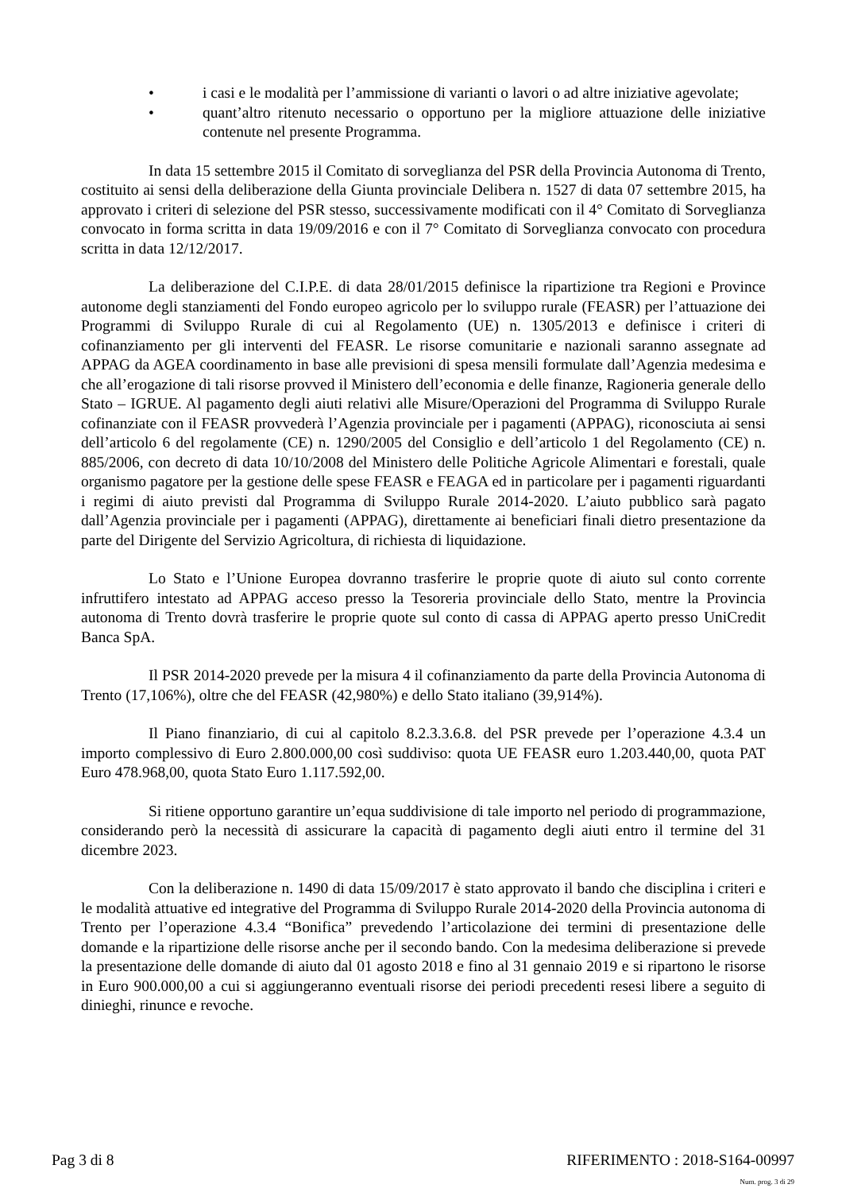• i casi e le modalità per l’ammissione di varianti o lavori o ad altre iniziative agevolate;
• quant’altro ritenuto necessario o opportuno per la migliore attuazione delle iniziative contenute nel presente Programma.
In data 15 settembre 2015 il Comitato di sorveglianza del PSR della Provincia Autonoma di Trento, costituito ai sensi della deliberazione della Giunta provinciale Delibera n. 1527 di data 07 settembre 2015, ha approvato i criteri di selezione del PSR stesso, successivamente modificati con il 4° Comitato di Sorveglianza convocato in forma scritta in data 19/09/2016 e con il 7° Comitato di Sorveglianza convocato con procedura scritta in data 12/12/2017.
La deliberazione del C.I.P.E. di data 28/01/2015 definisce la ripartizione tra Regioni e Province autonome degli stanziamenti del Fondo europeo agricolo per lo sviluppo rurale (FEASR) per l’attuazione dei Programmi di Sviluppo Rurale di cui al Regolamento (UE) n. 1305/2013 e definisce i criteri di cofinanziamento per gli interventi del FEASR. Le risorse comunitarie e nazionali saranno assegnate ad APPAG da AGEA coordinamento in base alle previsioni di spesa mensili formulate dall’Agenzia medesima e che all’erogazione di tali risorse provved il Ministero dell’economia e delle finanze, Ragioneria generale dello Stato – IGRUE. Al pagamento degli aiuti relativi alle Misure/Operazioni del Programma di Sviluppo Rurale cofinanziate con il FEASR provvederà l’Agenzia provinciale per i pagamenti (APPAG), riconosciuta ai sensi dell’articolo 6 del regolamente (CE) n. 1290/2005 del Consiglio e dell’articolo 1 del Regolamento (CE) n. 885/2006, con decreto di data 10/10/2008 del Ministero delle Politiche Agricole Alimentari e forestali, quale organismo pagatore per la gestione delle spese FEASR e FEAGA ed in particolare per i pagamenti riguardanti i regimi di aiuto previsti dal Programma di Sviluppo Rurale 2014-2020. L’aiuto pubblico sarà pagato dall’Agenzia provinciale per i pagamenti (APPAG), direttamente ai beneficiari finali dietro presentazione da parte del Dirigente del Servizio Agricoltura, di richiesta di liquidazione.
Lo Stato e l’Unione Europea dovranno trasferire le proprie quote di aiuto sul conto corrente infruttifero intestato ad APPAG acceso presso la Tesoreria provinciale dello Stato, mentre la Provincia autonoma di Trento dovrà trasferire le proprie quote sul conto di cassa di APPAG aperto presso UniCredit Banca SpA.
Il PSR 2014-2020 prevede per la misura 4 il cofinanziamento da parte della Provincia Autonoma di Trento (17,106%), oltre che del FEASR (42,980%) e dello Stato italiano (39,914%).
Il Piano finanziario, di cui al capitolo 8.2.3.3.6.8. del PSR prevede per l’operazione 4.3.4 un importo complessivo di Euro 2.800.000,00 così suddiviso: quota UE FEASR euro 1.203.440,00, quota PAT Euro 478.968,00, quota Stato Euro 1.117.592,00.
Si ritiene opportuno garantire un’equa suddivisione di tale importo nel periodo di programmazione, considerando però la necessità di assicurare la capacità di pagamento degli aiuti entro il termine del 31 dicembre 2023.
Con la deliberazione n. 1490 di data 15/09/2017 è stato approvato il bando che disciplina i criteri e le modalità attuative ed integrative del Programma di Sviluppo Rurale 2014-2020 della Provincia autonoma di Trento per l’operazione 4.3.4 “Bonifica” prevedendo l’articolazione dei termini di presentazione delle domande e la ripartizione delle risorse anche per il secondo bando. Con la medesima deliberazione si prevede la presentazione delle domande di aiuto dal 01 agosto 2018 e fino al 31 gennaio 2019 e si ripartono le risorse in Euro 900.000,00 a cui si aggiungeranno eventuali risorse dei periodi precedenti resesi libere a seguito di dinieghi, rinunce e revoche.
Pag 3 di 8 RIFERIMENTO : 2018-S164-00997
Num. prog. 3 di 29